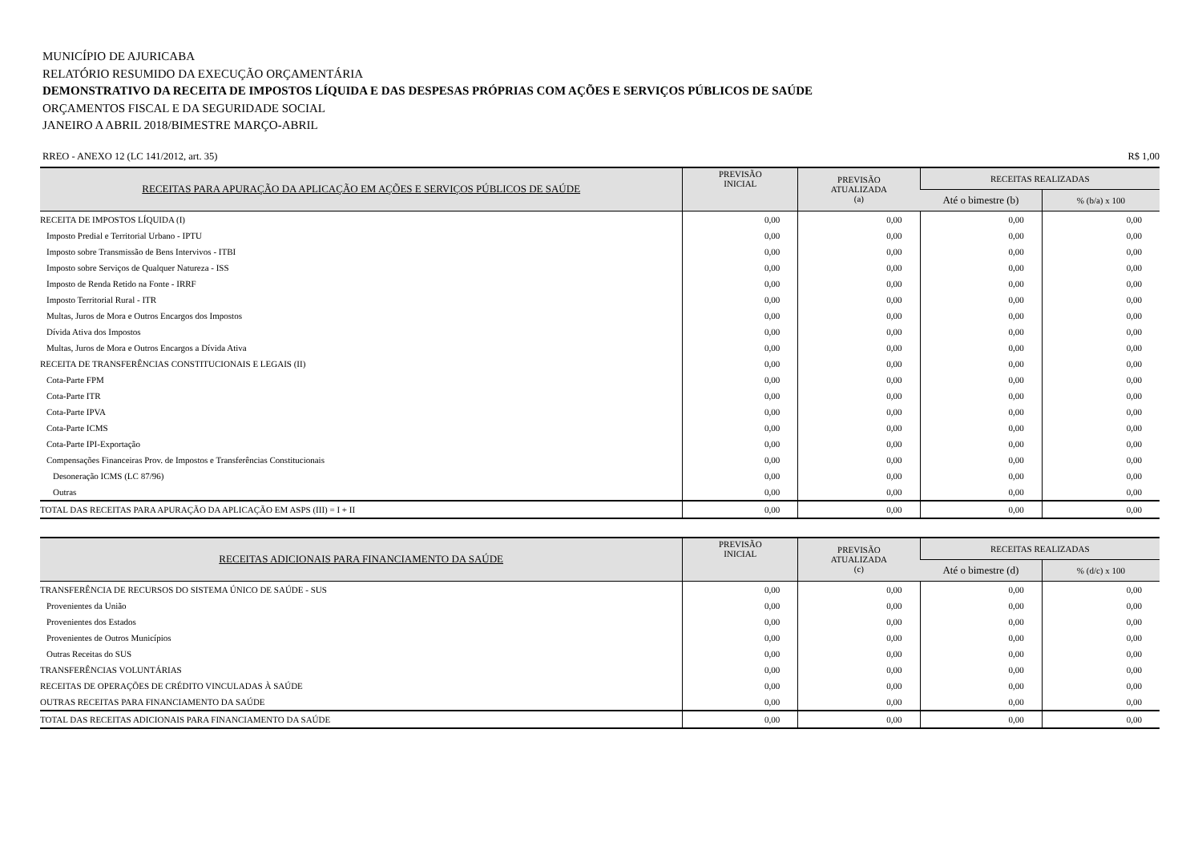MUNICÍPIO DE AJURICABA
RELATÓRIO RESUMIDO DA EXECUÇÃO ORÇAMENTÁRIA
DEMONSTRATIVO DA RECEITA DE IMPOSTOS LÍQUIDA E DAS DESPESAS PRÓPRIAS COM AÇÕES E SERVIÇOS PÚBLICOS DE SAÚDE
ORÇAMENTOS FISCAL E DA SEGURIDADE SOCIAL
JANEIRO A ABRIL 2018/BIMESTRE MARÇO-ABRIL
RREO - ANEXO 12 (LC 141/2012, art. 35) R$ 1,00
| RECEITAS PARA APURAÇÃO DA APLICAÇÃO EM AÇÕES E SERVIÇOS PÚBLICOS DE SAÚDE | PREVISÃO INICIAL | PREVISÃO ATUALIZADA (a) | RECEITAS REALIZADAS | |
| --- | --- | --- | --- | --- |
| | | | Até o bimestre (b) | % (b/a) x 100 |
| RECEITA DE IMPOSTOS LÍQUIDA (I) | 0,00 | 0,00 | 0,00 | 0,00 |
| Imposto Predial e Territorial Urbano - IPTU | 0,00 | 0,00 | 0,00 | 0,00 |
| Imposto sobre Transmissão de Bens Intervivos - ITBI | 0,00 | 0,00 | 0,00 | 0,00 |
| Imposto sobre Serviços de Qualquer Natureza - ISS | 0,00 | 0,00 | 0,00 | 0,00 |
| Imposto de Renda Retido na Fonte - IRRF | 0,00 | 0,00 | 0,00 | 0,00 |
| Imposto Territorial Rural - ITR | 0,00 | 0,00 | 0,00 | 0,00 |
| Multas, Juros de Mora e Outros Encargos dos Impostos | 0,00 | 0,00 | 0,00 | 0,00 |
| Dívida Ativa dos Impostos | 0,00 | 0,00 | 0,00 | 0,00 |
| Multas, Juros de Mora e Outros Encargos a Dívida Ativa | 0,00 | 0,00 | 0,00 | 0,00 |
| RECEITA DE TRANSFERÊNCIAS CONSTITUCIONAIS E LEGAIS (II) | 0,00 | 0,00 | 0,00 | 0,00 |
| Cota-Parte FPM | 0,00 | 0,00 | 0,00 | 0,00 |
| Cota-Parte ITR | 0,00 | 0,00 | 0,00 | 0,00 |
| Cota-Parte IPVA | 0,00 | 0,00 | 0,00 | 0,00 |
| Cota-Parte ICMS | 0,00 | 0,00 | 0,00 | 0,00 |
| Cota-Parte IPI-Exportação | 0,00 | 0,00 | 0,00 | 0,00 |
| Compensações Financeiras Prov. de Impostos e Transferências Constitucionais | 0,00 | 0,00 | 0,00 | 0,00 |
| Desoneração ICMS (LC 87/96) | 0,00 | 0,00 | 0,00 | 0,00 |
| Outras | 0,00 | 0,00 | 0,00 | 0,00 |
| TOTAL DAS RECEITAS PARA APURAÇÃO DA APLICAÇÃO EM ASPS (III) = I + II | 0,00 | 0,00 | 0,00 | 0,00 |
| RECEITAS ADICIONAIS PARA FINANCIAMENTO DA SAÚDE | PREVISÃO INICIAL | PREVISÃO ATUALIZADA (c) | RECEITAS REALIZADAS | |
| --- | --- | --- | --- | --- |
| | | | Até o bimestre (d) | % (d/c) x 100 |
| TRANSFERÊNCIA DE RECURSOS DO SISTEMA ÚNICO DE SAÚDE - SUS | 0,00 | 0,00 | 0,00 | 0,00 |
| Provenientes da União | 0,00 | 0,00 | 0,00 | 0,00 |
| Provenientes dos Estados | 0,00 | 0,00 | 0,00 | 0,00 |
| Provenientes de Outros Municípios | 0,00 | 0,00 | 0,00 | 0,00 |
| Outras Receitas do SUS | 0,00 | 0,00 | 0,00 | 0,00 |
| TRANSFERÊNCIAS VOLUNTÁRIAS | 0,00 | 0,00 | 0,00 | 0,00 |
| RECEITAS DE OPERAÇÕES DE CRÉDITO VINCULADAS À SAÚDE | 0,00 | 0,00 | 0,00 | 0,00 |
| OUTRAS RECEITAS PARA FINANCIAMENTO DA SAÚDE | 0,00 | 0,00 | 0,00 | 0,00 |
| TOTAL DAS RECEITAS ADICIONAIS PARA FINANCIAMENTO DA SAÚDE | 0,00 | 0,00 | 0,00 | 0,00 |